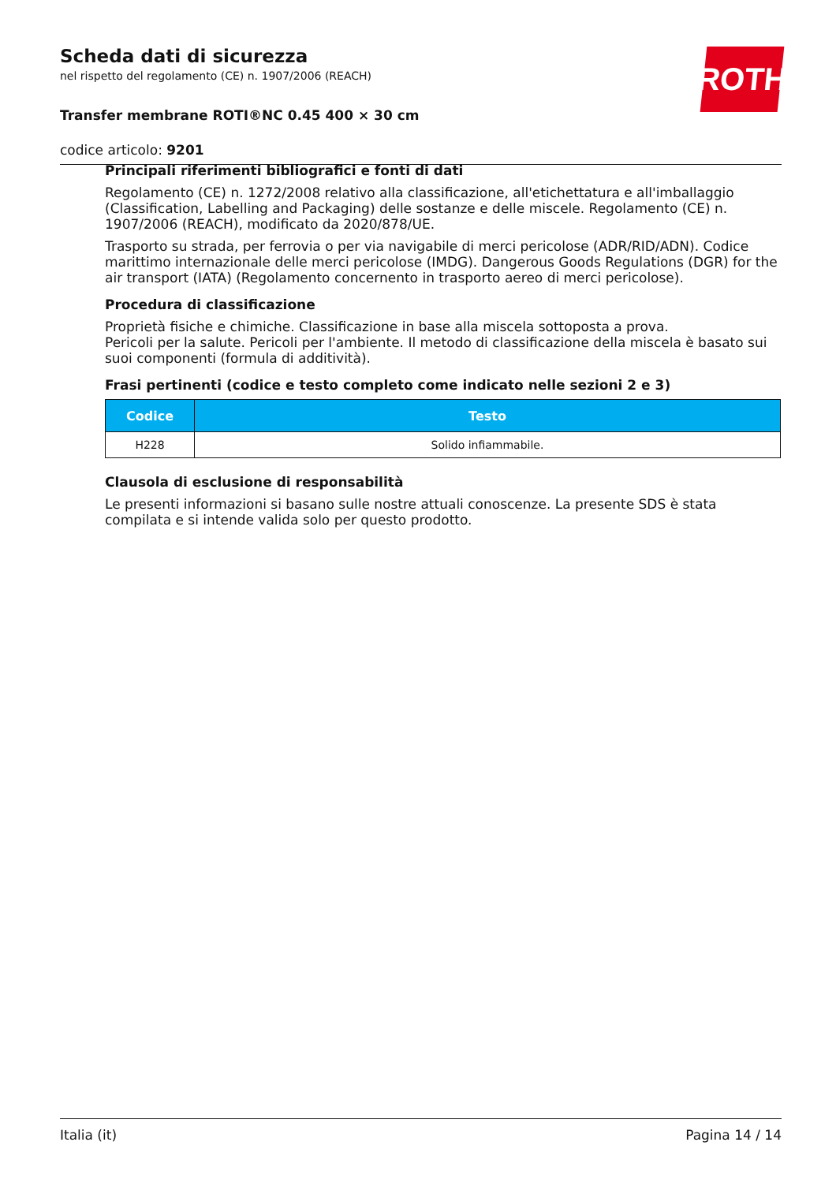Scheda dati di sicurezza
nel rispetto del regolamento (CE) n. 1907/2006 (REACH)
Transfer membrane ROTI®NC 0.45 400 × 30 cm
codice articolo: 9201
ROTH
Principali riferimenti bibliografici e fonti di dati
Regolamento (CE) n. 1272/2008 relativo alla classificazione, all'etichettatura e all'imballaggio (Classification, Labelling and Packaging) delle sostanze e delle miscele. Regolamento (CE) n. 1907/2006 (REACH), modificato da 2020/878/UE.
Trasporto su strada, per ferrovia o per via navigabile di merci pericolose (ADR/RID/ADN). Codice marittimo internazionale delle merci pericolose (IMDG). Dangerous Goods Regulations (DGR) for the air transport (IATA) (Regolamento concernento in trasporto aereo di merci pericolose).
Procedura di classificazione
Proprietà fisiche e chimiche. Classificazione in base alla miscela sottoposta a prova.
Pericoli per la salute. Pericoli per l'ambiente. Il metodo di classificazione della miscela è basato sui suoi componenti (formula di additività).
Frasi pertinenti (codice e testo completo come indicato nelle sezioni 2 e 3)
| Codice | Testo |
| --- | --- |
| H228 | Solido infiammabile. |
Clausola di esclusione di responsabilità
Le presenti informazioni si basano sulle nostre attuali conoscenze. La presente SDS è stata compilata e si intende valida solo per questo prodotto.
Italia (it) Pagina 14 / 14